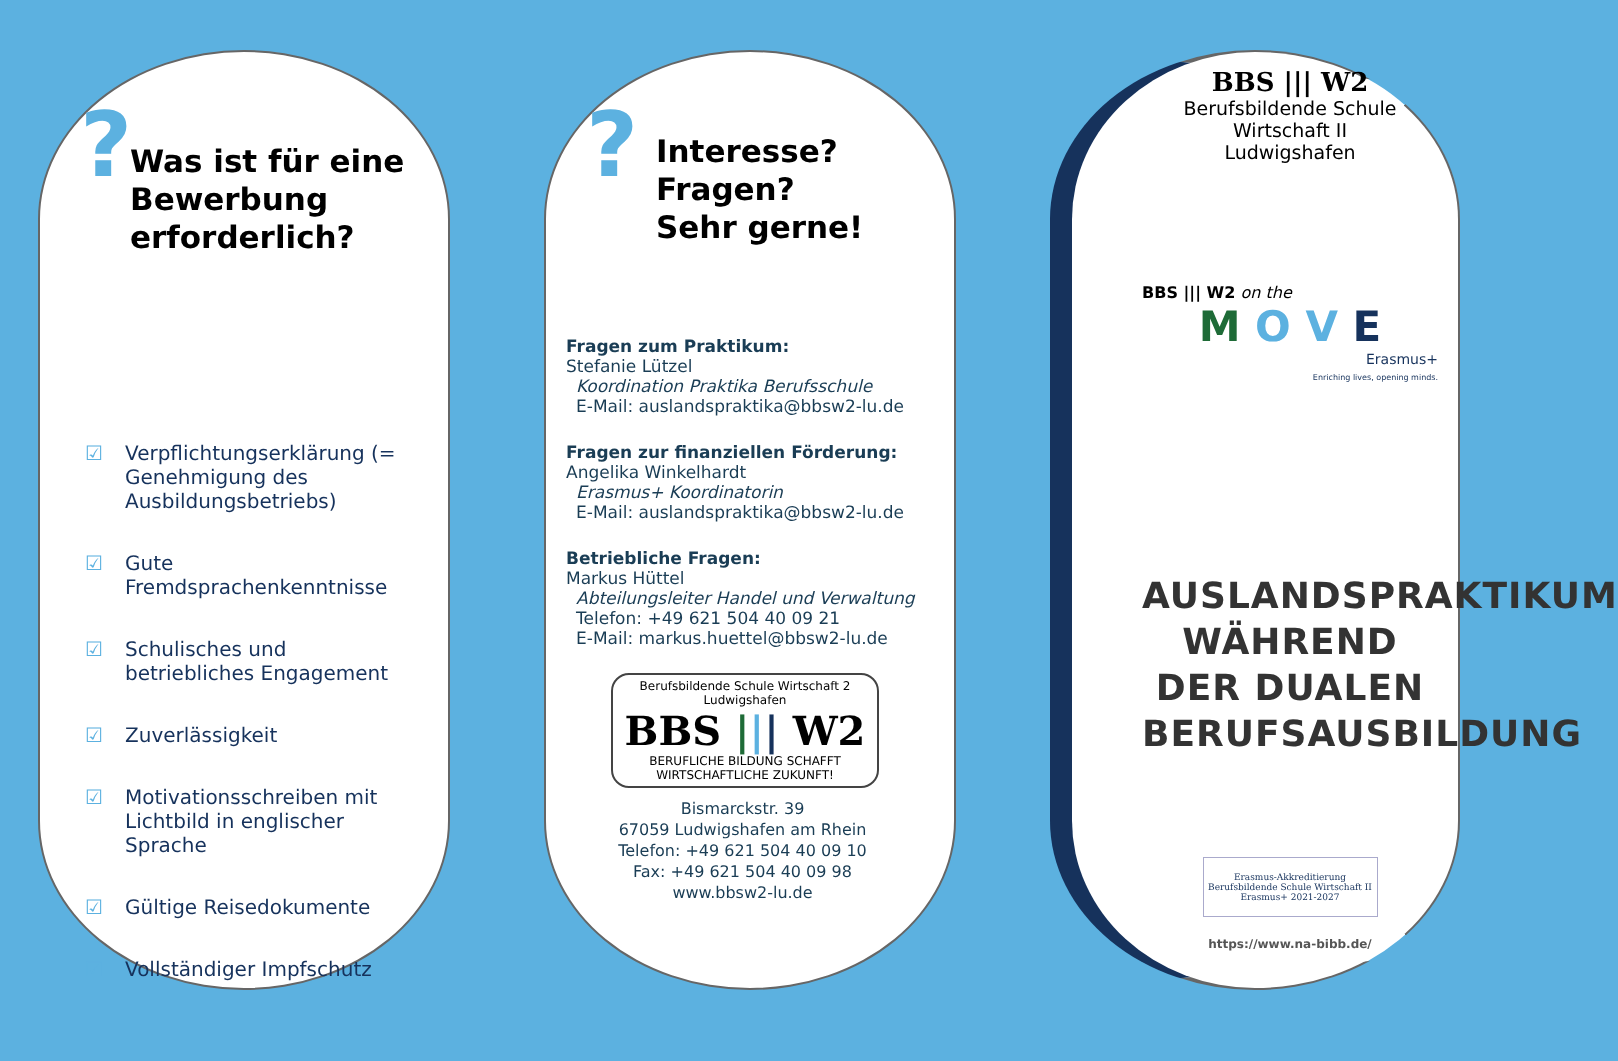?
Was ist für eine Bewerbung erforderlich?
☑ Verpflichtungserklärung (= Genehmigung des Ausbildungsbetriebs)
☑ Gute Fremdsprachenkenntnisse
☑ Schulisches und betriebliches Engagement
☑ Zuverlässigkeit
☑ Motivationsschreiben mit Lichtbild in englischer Sprache
☑ Gültige Reisedokumente
☑ Vollständiger Impfschutz
?
Interesse?
Fragen?
Sehr gerne!
Fragen zum Praktikum:
Stefanie Lützel
Koordination Praktika Berufsschule
E-Mail: auslandspraktika@bbsw2-lu.de
Fragen zur finanziellen Förderung:
Angelika Winkelhardt
Erasmus+ Koordinatorin
E-Mail: auslandspraktika@bbsw2-lu.de
Betriebliche Fragen:
Markus Hüttel
Abteilungsleiter Handel und Verwaltung
Telefon: +49 621 504 40 09 21
E-Mail: markus.huettel@bbsw2-lu.de
Berufsbildende Schule Wirtschaft 2 Ludwigshafen
BBS ||| W2
BERUFLICHE BILDUNG SCHAFFT WIRTSCHAFTLICHE ZUKUNFT!
Bismarckstr. 39
67059 Ludwigshafen am Rhein
Telefon: +49 621 504 40 09 10
Fax: +49 621 504 40 09 98
www.bbsw2-lu.de
BBS ||| W2
Berufsbildende Schule Wirtschaft II
Ludwigshafen
BBS ||| W2 on the
M O V E
Erasmus+
Enriching lives, opening minds.
AUSLANDSPRAKTIKUM WÄHREND DER DUALEN BERUFSAUSBILDUNG
Erasmus-Akkreditierung
Berufsbildende Schule Wirtschaft II
Erasmus+ 2021-2027
https://www.na-bibb.de/